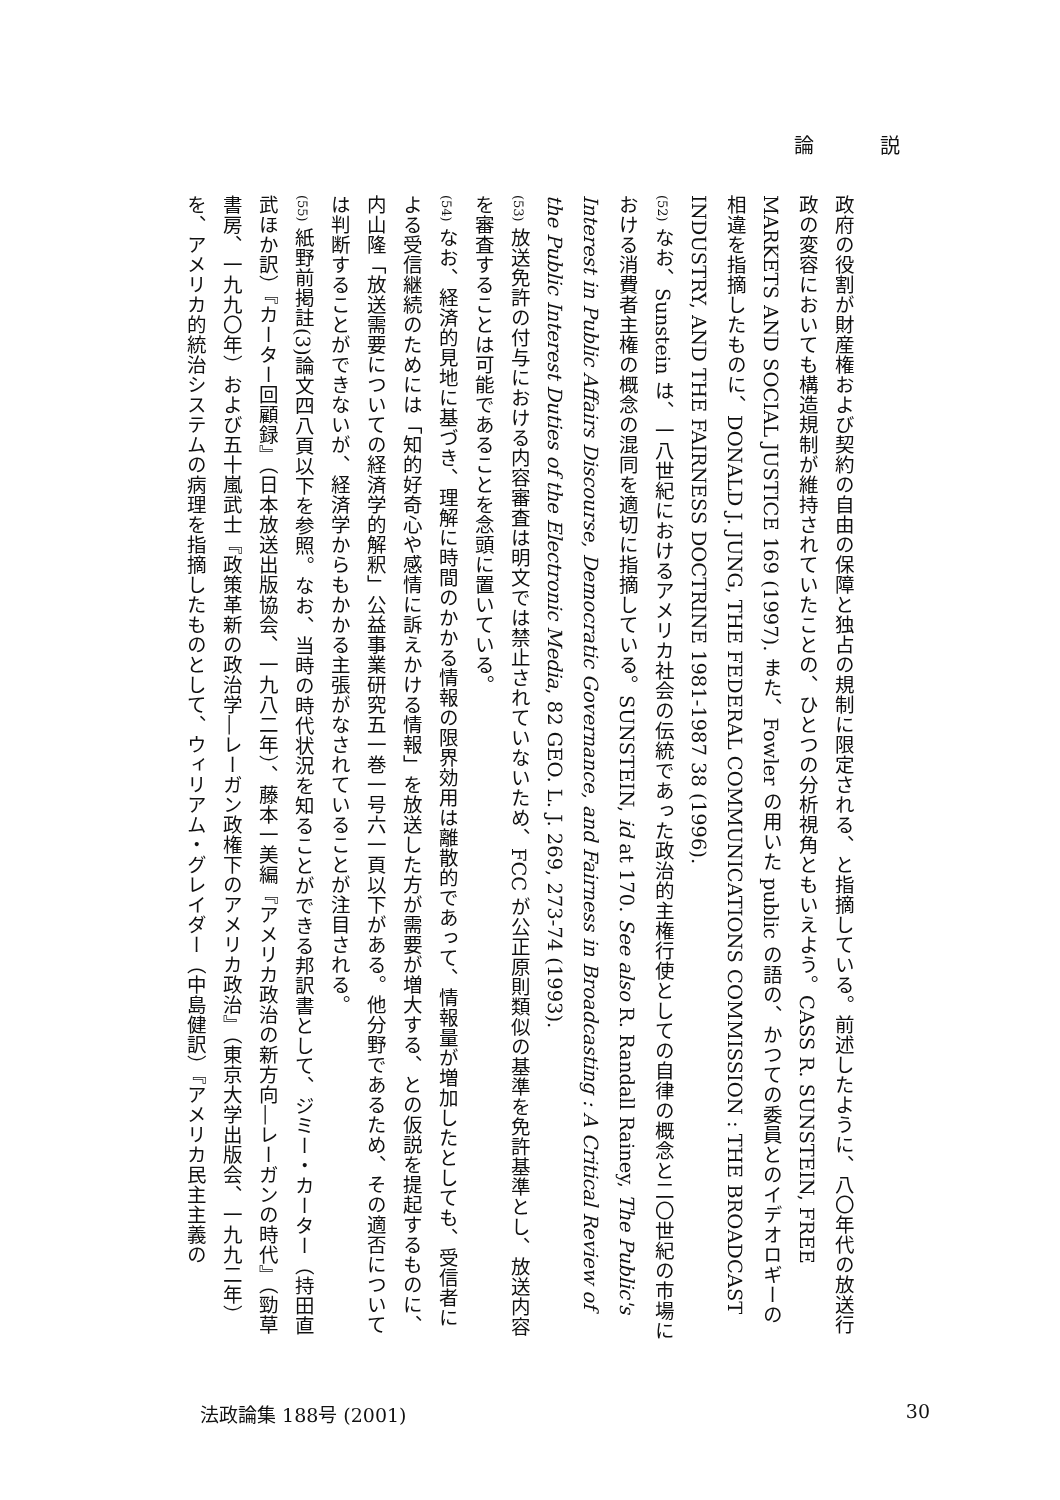論 説
政府の役割が財産権および契約の自由の保障と独占の規制に限定される、と指摘している。前述したように、八〇年代の放送行政の変容においても構造規制が維持されていたことの、ひとつの分析視角ともいえよう。CASS R. SUNSTEIN, FREE MARKETS AND SOCIAL JUSTICE 169 (1997). また、Fowler の用いた public の語の、かつての委員とのイデオロギーの相違を指摘したものに、DONALD J. JUNG, THE FEDERAL COMMUNICATIONS COMMISSION : THE BROADCAST INDUSTRY, AND THE FAIRNESS DOCTRINE 1981-1987 38 (1996).
(52) なお、Sunstein は、一八世紀におけるアメリカ社会の伝統であった政治的主権行使としての自律の概念と二〇世紀の市場における消費者主権の概念の混同を適切に指摘している。SUNSTEIN, id at 170. See also R. Randall Rainey, The Public's Interest in Public Affairs Discourse, Democratic Governance, and Fairness in Broadcasting : A Critical Review of the Public Interest Duties of the Electronic Media, 82 GEO. L. J. 269, 273-74 (1993).
(53) 放送免許の付与における内容審査は明文では禁止されていないため、FCC が公正原則類似の基準を免許基準とし、放送内容を審査することは可能であることを念頭に置いている。
(54) なお、経済的見地に基づき、理解に時間のかかる情報の限界効用は離散的であって、情報量が増加したとしても、受信者による受信継続のためには「知的好奇心や感情に訴えかける情報」を放送した方が需要が増大する、との仮説を提起するものに、内山隆「放送需要についての経済学的解釈」公益事業研究五一巻一号六一頁以下がある。他分野であるため、その適否については判断することができないが、経済学からもかかる主張がなされていることが注目される。
(55) 紙野前掲註(3)論文四八頁以下を参照。なお、当時の時代状況を知ることができる邦訳書として、ジミー・カーター（持田直武ほか訳）『カーター回顧録』（日本放送出版協会、一九八二年）、藤本一美編『アメリカ政治の新方向―レーガンの時代』（勁草書房、一九九〇年）および五十嵐武士『政策革新の政治学―レーガン政権下のアメリカ政治』（東京大学出版会、一九九二年）を、アメリカ的統治システムの病理を指摘したものとして、ウィリアム・グレイダー（中島健訳）『アメリカ民主主義の
法政論集 188号 (2001) 30